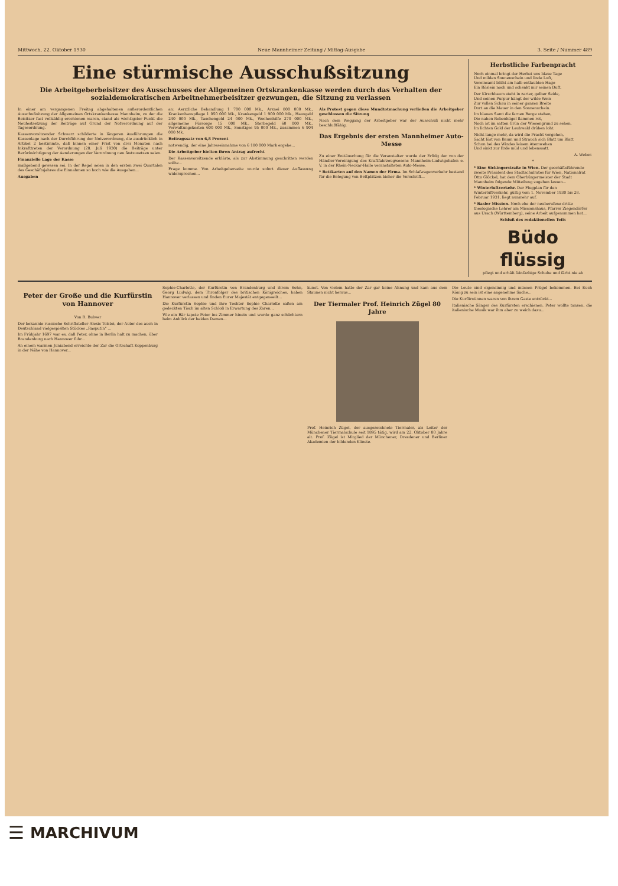Mittwoch, 22. Oktober 1930 Neue Mannheimer Zeitung / Mittag-Ausgabe 3. Seite / Nummer 489
Eine stürmische Ausschußsitzung
Die Arbeitgeberbeisitzer des Ausschusses der Allgemeinen Ortskrankenkasse werden durch das Verhalten der sozialdemokratischen Arbeitnehmerbeisitzer gezwungen, die Sitzung zu verlassen
In einer am vergangenen Freitag abgehaltenen außerordentlichen Ausschußsitzung der Allgemeinen Ortskrankenkasse Mannheim, zu der die Beisitzer fast vollzählig erschienen waren, stand als wichtigster Punkt die Neufestsetzung der Beiträge auf Grund der Notverordnung auf der Tagesordnung.
Kassenvorsitzender Schwarz schilderte in längeren Ausführungen die Kassenlage nach der Durchführung der Notverordnung, die ausdrücklich in Artikel 2 bestimmte, daß binnen einer Frist von drei Monaten nach Inkrafttreten der Verordnung (28. Juli 1930) die Beiträge unter Berücksichtigung der Aenderungen der Verordnung neu festzusetzen seien.
Finanzielle Lage der Kasse
maßgebend gewesen sei. In der Regel seien in den ersten zwei Quartalen des Geschäftsjahres die Einnahmen so hoch wie die Ausgaben...
Ausgaben
an: Aerztliche Behandlung 1 700 000 Mk., Arznei 800 000 Mk., Krankenhauspflege 1 050 000 Mk., Krankengeld 1 900 000 Mk., Hausgeld 240 000 Mk., Taschengeld 24 000 Mk., Wochenhilfe 270 000 Mk., allgemeine Fürsorge 15 000 Mk., Sterbegeld 60 000 Mk., Verwaltungskosten 600 000 Mk., Sonstiges 95 000 Mk., zusammen 6 904 000 Mk.
Beitragssatz von 6,8 Prozent
notwendig, der eine Jahreseinnahme von 6 180 000 Mark ergebe...
Die Arbeitgeber hielten ihren Antrag aufrecht
Der Kassenvorsitzende erklärte, als zur Abstimmung geschritten werden sollte...
Frage komme. Von Arbeitgeberseite wurde sofort dieser Auffassung widersprochen...
Als Protest gegen diese Mundtotmachung verließen die Arbeitgeber geschlossen die Sitzung
Nach dem Weggang der Arbeitgeber war der Ausschuß nicht mehr beschlußfähig.
Das Ergebnis der ersten Mannheimer Auto-Messe
Zu einer Enttäuschung für die Veranstalter wurde der Erfolg der von der Händler-Vereinigung des Kraftfahrzeugwesens Mannheim-Ludwigshafen e. V. in der Rhein-Neckar-Halle veranstalteten Auto-Messe.
* Bettkarten auf den Namen der Firma. Im Schlafwagenverkehr bestand für die Belegung von Bettplätzen bisher die Vorschrift...
Herbstliche Farbenpracht
Noch einmal bringt der Herbst uns blaue Tage
Und milden Sonnenschein und linde Luft,
Vereinsamt blüht am halb entlaubten Hage
Ein Röslein noch und schenkt mir seinen Duft.
Der Kirschbaum steht in zarter, gelber Seide,
Und seinen Purpur hängt der wilde Wein
Zur vollen Schau in seiner ganzen Breite
Dort an die Mauer in den Sonnenschein.
Im blauen Samt die fernen Berge stehen,
Die nahen Rebenhügel flammen rot,
Noch ist im satten Grün der Wiesengrund zu sehen,
Im lichten Gold der Laubwald drüben loht.
Nicht lange mehr, da wird die Pracht vergehen,
Sacht löst von Baum und Strauch sich Blatt um Blatt
Schon bei des Windes leisem Atemwehen
Und sinkt zur Erde müd und lebenssatt.
A. Weber.
*
* Eine Sickingerstraße in Wien. Der geschäftsführende zweite Präsident des Stadtschulrates für Wien, Nationalrat Otto Glöckel, hat dem Oberbürgermeister der Stadt Mannheim folgende Mitteilung zugehen lassen...
* Winterluftverkehr. Der Flugplan für den Winterluftverkehr, gültig vom 1. November 1930 bis 28. Februar 1931, liegt nunmehr auf.
* Basler Mission. Noch ehe der neuberufene dritte theologische Lehrer am Missionshaus, Pfarrer Ziegendörfer aus Urach (Württemberg), seine Arbeit aufgenommen hat...
Schluß des redaktionellen Teils
Büdo flüssig
pflegt und erhält feinfarbige Schuhe und färbt nie ab
Peter der Große und die Kurfürstin von Hannover
Von R. Bulwer
Der bekannte russische Schriftsteller Alexis Tolstoi, der Autor des auch in Deutschland vielgespielten Stückes „Rasputin" ...
Im Frühjahr 1697 war es, daß Peter, ohne in Berlin halt zu machen, über Brandenburg nach Hannover fuhr...
An einem warmen Juniabend erreichte der Zar die Ortschaft Koppenburg in der Nähe von Hannover...
Sophie-Charlotte, der Kurfürstin von Brandenburg und ihrem Sohn, Georg Ludwig, dem Thronfolger des britischen Königreiches, haben Hannover verlassen und finden Eurer Majestät entgegeneeilt...
Die Kurfürstin Sophie und ihre Tochter Sophie Charlotte saßen am gedeckten Tisch im alten Schloß in Erwartung des Zaren...
Wie ein Bär tapste Peter ins Zimmer hinein und wurde ganz schüchtern beim Anblick der beiden Damen...
kunst. Von vielem hatte der Zar gar keine Ahnung und kam aus dem Staunen nicht heraus...
Der Tiermaler Prof. Heinrich Zügel 80 Jahre
Prof. Heinrich Zügel, der ausgezeichnete Tiermaler, als Leiter der Münchener Tiermalschule seit 1895 tätig, wird am 22. Oktober 80 Jahre alt. Prof. Zügel ist Mitglied der Münchener, Dresdener und Berliner Akademien der bildenden Künste.
Die Leute sind eigensinnig und müssen Prügel bekommen. Bei Euch König zu sein ist eine angenehme Sache...
Die Kurfürstinnen waren von ihrem Gaste entzückt...
Italienische Sänger des Kurfürsten erschienen. Peter wollte tanzen, die italienische Musik war ihm aber zu weich dazu...
☰ MARCHIVUM